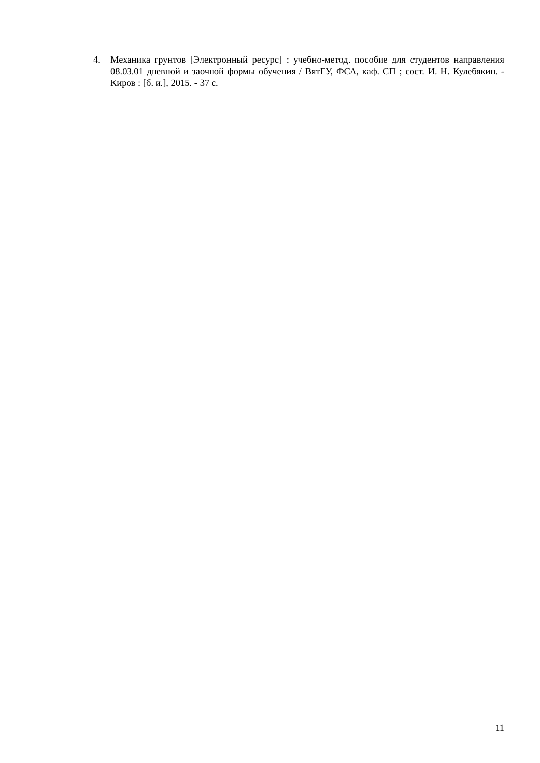4. Механика грунтов [Электронный ресурс] : учебно-метод. пособие для студентов направления 08.03.01 дневной и заочной формы обучения / ВятГУ, ФСА, каф. СП ; сост. И. Н. Кулебякин. - Киров : [б. и.], 2015. - 37 с.
11